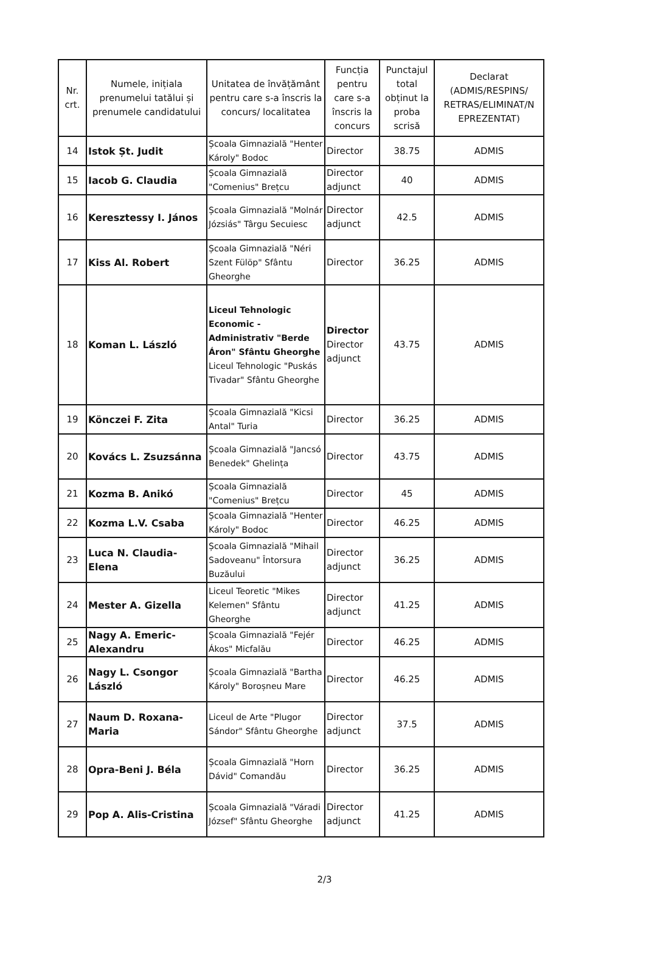| Nr. crt. | Numele, inițiala prenumelui tatălui și prenumele candidatului | Unitatea de învățământ pentru care s-a înscris la concurs/ localitatea | Funcția pentru care s-a înscris la concurs | Punctajul total obținut la proba scrisă | Declarat (ADMIS/RESPINS/ RETRAS/ELIMINAT/N EPREZENTAT) |
| --- | --- | --- | --- | --- | --- |
| 14 | Istok Șt. Judit | Școala Gimnazială "Henter Károly" Bodoc | Director | 38.75 | ADMIS |
| 15 | Iacob G. Claudia | Școala Gimnazială "Comenius" Brețcu | Director adjunct | 40 | ADMIS |
| 16 | Keresztessy I. János | Școala Gimnazială "Molnár Józsiás" Târgu Secuiesc | Director adjunct | 42.5 | ADMIS |
| 17 | Kiss Al. Robert | Școala Gimnazială "Néri Szent Fülöp" Sfântu Gheorghe | Director | 36.25 | ADMIS |
| 18 | Koman L. László | Liceul Tehnologic Economic - Administrativ "Berde Áron" Sfântu Gheorghe Liceul Tehnologic "Puskás Tivadar" Sfântu Gheorghe | Director Director adjunct | 43.75 | ADMIS |
| 19 | Könczei F. Zita | Școala Gimnazială "Kicsi Antal" Turia | Director | 36.25 | ADMIS |
| 20 | Kovács L. Zsuzsánna | Școala Gimnazială "Jancsó Benedek" Ghelința | Director | 43.75 | ADMIS |
| 21 | Kozma B. Anikó | Școala Gimnazială "Comenius" Brețcu | Director | 45 | ADMIS |
| 22 | Kozma L.V. Csaba | Școala Gimnazială "Henter Károly" Bodoc | Director | 46.25 | ADMIS |
| 23 | Luca N. Claudia-Elena | Școala Gimnazială "Mihail Sadoveanu" Întorsura Buzăului | Director adjunct | 36.25 | ADMIS |
| 24 | Mester A. Gizella | Liceul Teoretic "Mikes Kelemen" Sfântu Gheorghe | Director adjunct | 41.25 | ADMIS |
| 25 | Nagy A. Emeric-Alexandru | Școala Gimnazială "Fejér Ákos" Micfalău | Director | 46.25 | ADMIS |
| 26 | Nagy L. Csongor László | Școala Gimnazială "Bartha Károly" Boroșneu Mare | Director | 46.25 | ADMIS |
| 27 | Naum D. Roxana-Maria | Liceul de Arte "Plugor Sándor" Sfântu Gheorghe | Director adjunct | 37.5 | ADMIS |
| 28 | Opra-Beni J. Béla | Școala Gimnazială "Horn Dávid" Comandău | Director | 36.25 | ADMIS |
| 29 | Pop A. Alis-Cristina | Școala Gimnazială "Váradi József" Sfântu Gheorghe | Director adjunct | 41.25 | ADMIS |
2/3